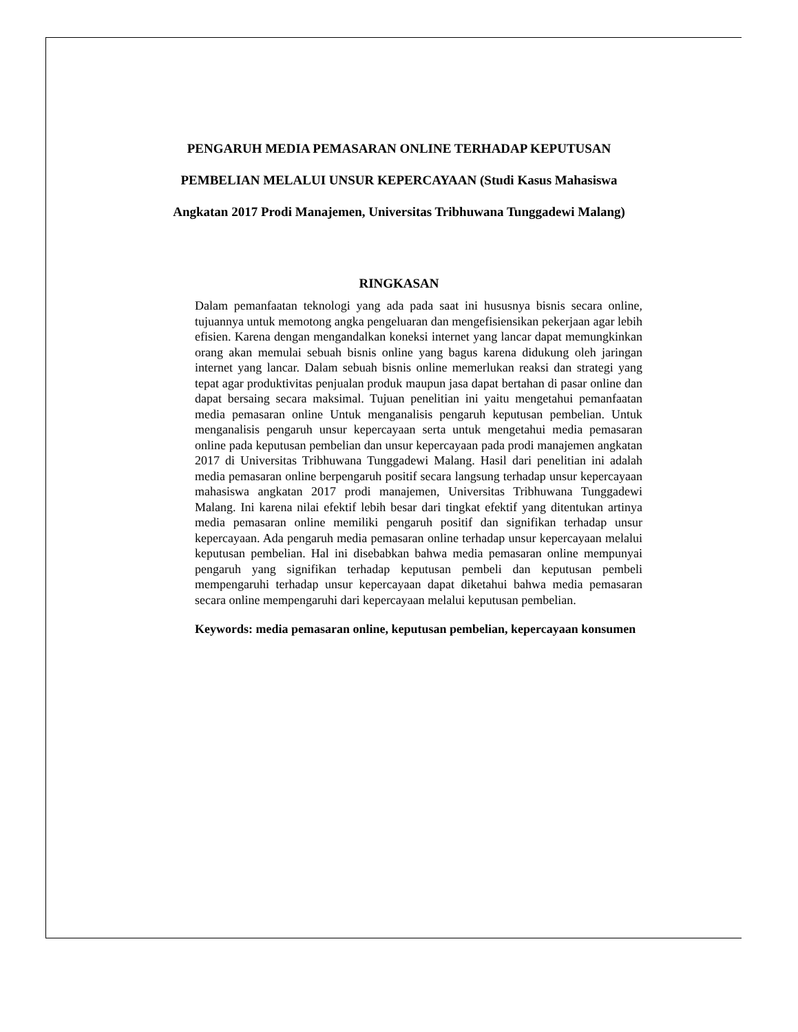PENGARUH MEDIA PEMASARAN ONLINE TERHADAP KEPUTUSAN PEMBELIAN MELALUI UNSUR KEPERCAYAAN (Studi Kasus Mahasiswa Angkatan 2017 Prodi Manajemen, Universitas Tribhuwana Tunggadewi Malang)
RINGKASAN
Dalam pemanfaatan teknologi yang ada pada saat ini hususnya bisnis secara online, tujuannya untuk memotong angka pengeluaran dan mengefisiensikan pekerjaan agar lebih efisien. Karena dengan mengandalkan koneksi internet yang lancar dapat memungkinkan orang akan memulai sebuah bisnis online yang bagus karena didukung oleh jaringan internet yang lancar. Dalam sebuah bisnis online memerlukan reaksi dan strategi yang tepat agar produktivitas penjualan produk maupun jasa dapat bertahan di pasar online dan dapat bersaing secara maksimal. Tujuan penelitian ini yaitu mengetahui pemanfaatan media pemasaran online Untuk menganalisis pengaruh keputusan pembelian. Untuk menganalisis pengaruh unsur kepercayaan serta untuk mengetahui media pemasaran online pada keputusan pembelian dan unsur kepercayaan pada prodi manajemen angkatan 2017 di Universitas Tribhuwana Tunggadewi Malang. Hasil dari penelitian ini adalah media pemasaran online berpengaruh positif secara langsung terhadap unsur kepercayaan mahasiswa angkatan 2017 prodi manajemen, Universitas Tribhuwana Tunggadewi Malang. Ini karena nilai efektif lebih besar dari tingkat efektif yang ditentukan artinya media pemasaran online memiliki pengaruh positif dan signifikan terhadap unsur kepercayaan. Ada pengaruh media pemasaran online terhadap unsur kepercayaan melalui keputusan pembelian. Hal ini disebabkan bahwa media pemasaran online mempunyai pengaruh yang signifikan terhadap keputusan pembeli dan keputusan pembeli mempengaruhi terhadap unsur kepercayaan dapat diketahui bahwa media pemasaran secara online mempengaruhi dari kepercayaan melalui keputusan pembelian.
Keywords: media pemasaran online, keputusan pembelian, kepercayaan konsumen